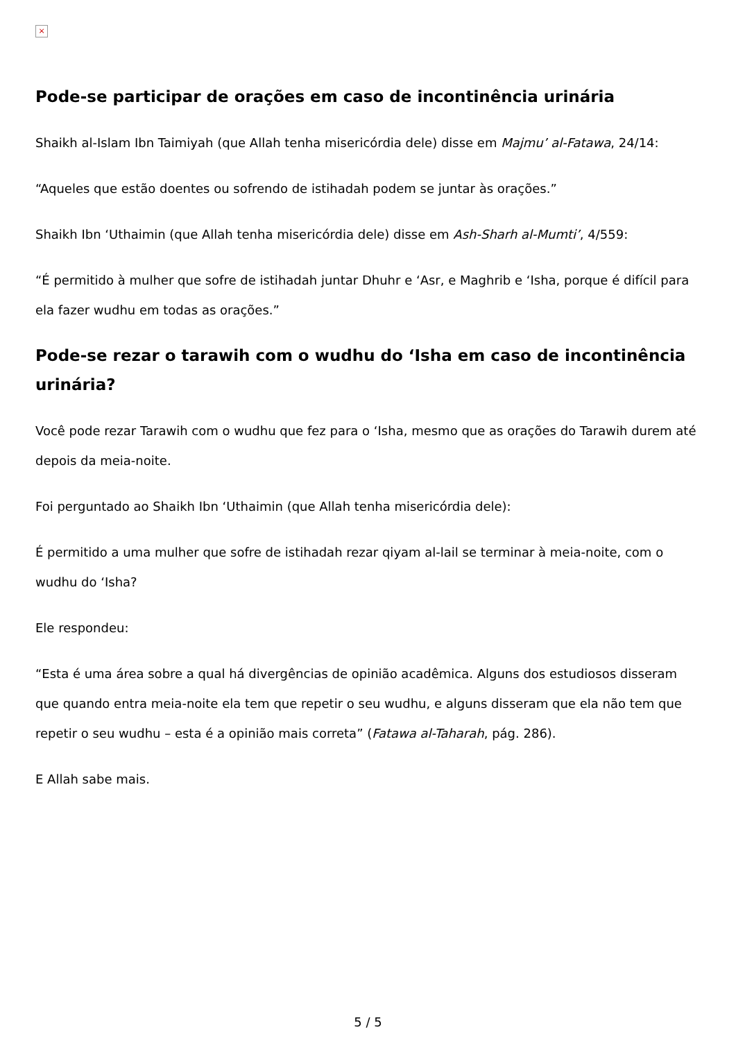×
Pode-se participar de orações em caso de incontinência urinária
Shaikh al-Islam Ibn Taimiyah (que Allah tenha misericórdia dele) disse em Majmu’ al-Fatawa, 24/14:
“Aqueles que estão doentes ou sofrendo de istihadah podem se juntar às orações.”
Shaikh Ibn ‘Uthaimin (que Allah tenha misericórdia dele) disse em Ash-Sharh al-Mumti’, 4/559:
“É permitido à mulher que sofre de istihadah juntar Dhuhr e ‘Asr, e Maghrib e ‘Isha, porque é difícil para ela fazer wudhu em todas as orações.”
Pode-se rezar o tarawih com o wudhu do ‘Isha em caso de incontinência urinária?
Você pode rezar Tarawih com o wudhu que fez para o ‘Isha, mesmo que as orações do Tarawih durem até depois da meia-noite.
Foi perguntado ao Shaikh Ibn ‘Uthaimin (que Allah tenha misericórdia dele):
É permitido a uma mulher que sofre de istihadah rezar qiyam al-lail se terminar à meia-noite, com o wudhu do ‘Isha?
Ele respondeu:
“Esta é uma área sobre a qual há divergências de opinião acadêmica. Alguns dos estudiosos disseram que quando entra meia-noite ela tem que repetir o seu wudhu, e alguns disseram que ela não tem que repetir o seu wudhu – esta é a opinião mais correta” (Fatawa al-Taharah, pág. 286).
E Allah sabe mais.
5 / 5